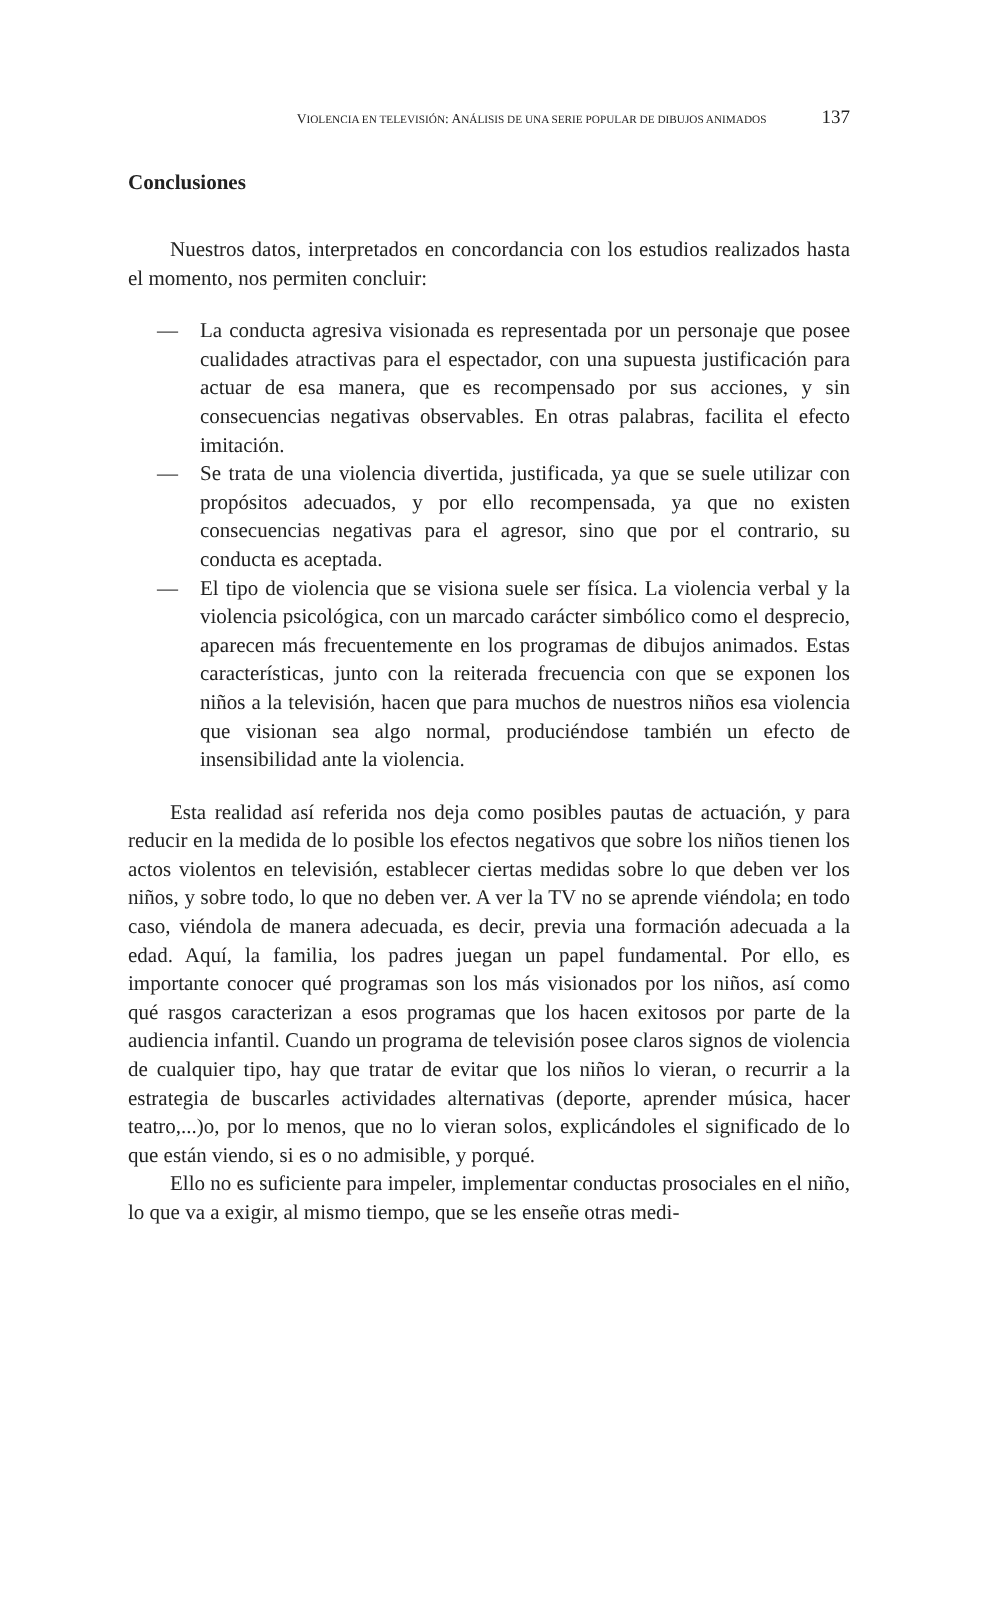VIOLENCIA EN TELEVISIÓN: ANÁLISIS DE UNA SERIE POPULAR DE DIBUJOS ANIMADOS 137
Conclusiones
Nuestros datos, interpretados en concordancia con los estudios realizados hasta el momento, nos permiten concluir:
— La conducta agresiva visionada es representada por un personaje que posee cualidades atractivas para el espectador, con una supuesta justificación para actuar de esa manera, que es recompensado por sus acciones, y sin consecuencias negativas observables. En otras palabras, facilita el efecto imitación.
— Se trata de una violencia divertida, justificada, ya que se suele utilizar con propósitos adecuados, y por ello recompensada, ya que no existen consecuencias negativas para el agresor, sino que por el contrario, su conducta es aceptada.
— El tipo de violencia que se visiona suele ser física. La violencia verbal y la violencia psicológica, con un marcado carácter simbólico como el desprecio, aparecen más frecuentemente en los programas de dibujos animados. Estas características, junto con la reiterada frecuencia con que se exponen los niños a la televisión, hacen que para muchos de nuestros niños esa violencia que visionan sea algo normal, produciéndose también un efecto de insensibilidad ante la violencia.
Esta realidad así referida nos deja como posibles pautas de actuación, y para reducir en la medida de lo posible los efectos negativos que sobre los niños tienen los actos violentos en televisión, establecer ciertas medidas sobre lo que deben ver los niños, y sobre todo, lo que no deben ver. A ver la TV no se aprende viéndola; en todo caso, viéndola de manera adecuada, es decir, previa una formación adecuada a la edad. Aquí, la familia, los padres juegan un papel fundamental. Por ello, es importante conocer qué programas son los más visionados por los niños, así como qué rasgos caracterizan a esos programas que los hacen exitosos por parte de la audiencia infantil. Cuando un programa de televisión posee claros signos de violencia de cualquier tipo, hay que tratar de evitar que los niños lo vieran, o recurrir a la estrategia de buscarles actividades alternativas (deporte, aprender música, hacer teatro,...)o, por lo menos, que no lo vieran solos, explicándoles el significado de lo que están viendo, si es o no admisible, y porqué.
Ello no es suficiente para impeler, implementar conductas prosociales en el niño, lo que va a exigir, al mismo tiempo, que se les enseñe otras medi-